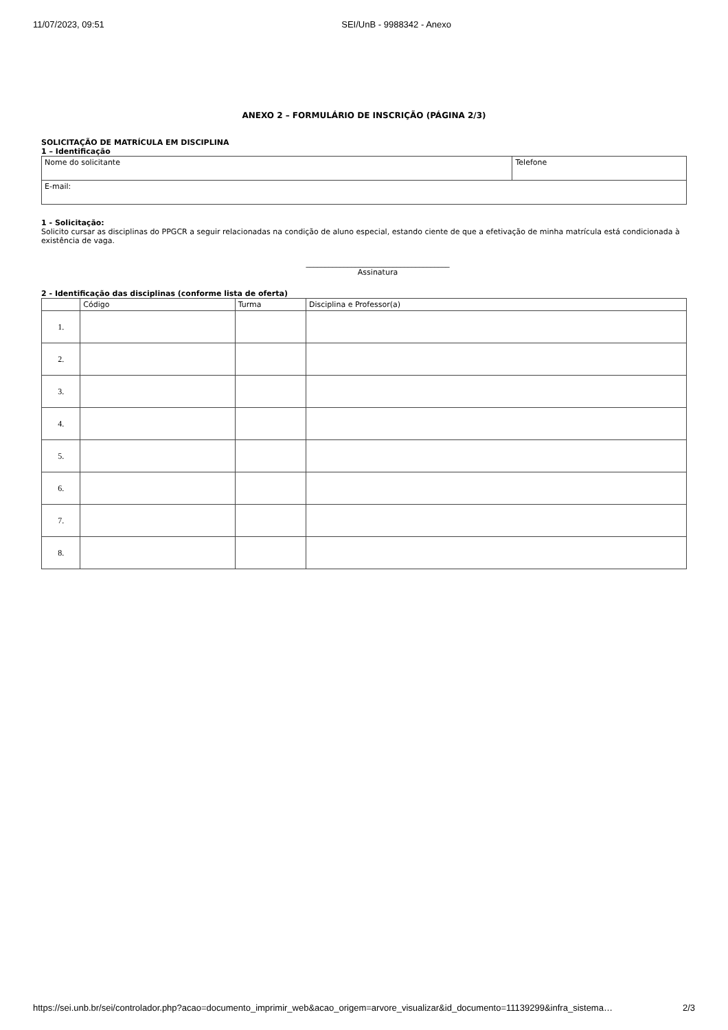11/07/2023, 09:51 SEI/UnB - 9988342 - Anexo
ANEXO 2 – FORMULÁRIO DE INSCRIÇÃO (PÁGINA 2/3)
SOLICITAÇÃO DE MATRÍCULA EM DISCIPLINA
1 – Identificação
| Nome do solicitante | Telefone |
| E-mail: | |
1 - Solicitação:
Solicito cursar as disciplinas do PPGCR a seguir relacionadas na condição de aluno especial, estando ciente de que a efetivação de minha matrícula está condicionada à existência de vaga.
______________________________________
Assinatura
2 - Identificação das disciplinas (conforme lista de oferta)
| | Código | Turma | Disciplina e Professor(a) |
| 1. | | | |
| 2. | | | |
| 3. | | | |
| 4. | | | |
| 5. | | | |
| 6. | | | |
| 7. | | | |
| 8. | | | |
https://sei.unb.br/sei/controlador.php?acao=documento_imprimir_web&acao_origem=arvore_visualizar&id_documento=11139299&infra_sistema… 2/3